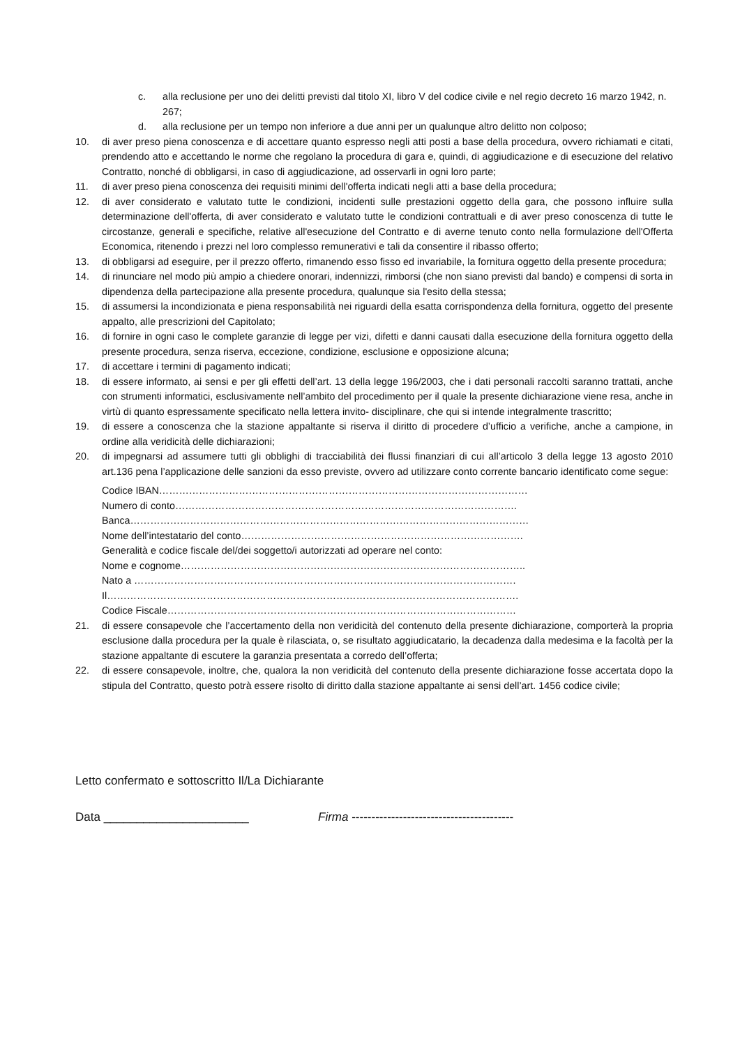c. alla reclusione per uno dei delitti previsti dal titolo XI, libro V del codice civile e nel regio decreto 16 marzo 1942, n. 267;
d. alla reclusione per un tempo non inferiore a due anni per un qualunque altro delitto non colposo;
10. di aver preso piena conoscenza e di accettare quanto espresso negli atti posti a base della procedura, ovvero richiamati e citati, prendendo atto e accettando le norme che regolano la procedura di gara e, quindi, di aggiudicazione e di esecuzione del relativo Contratto, nonché di obbligarsi, in caso di aggiudicazione, ad osservarli in ogni loro parte;
11. di aver preso piena conoscenza dei requisiti minimi dell'offerta indicati negli atti a base della procedura;
12. di aver considerato e valutato tutte le condizioni, incidenti sulle prestazioni oggetto della gara, che possono influire sulla determinazione dell'offerta, di aver considerato e valutato tutte le condizioni contrattuali e di aver preso conoscenza di tutte le circostanze, generali e specifiche, relative all'esecuzione del Contratto e di averne tenuto conto nella formulazione dell'Offerta Economica, ritenendo i prezzi nel loro complesso remunerativi e tali da consentire il ribasso offerto;
13. di obbligarsi ad eseguire, per il prezzo offerto, rimanendo esso fisso ed invariabile, la fornitura oggetto della presente procedura;
14. di rinunciare nel modo più ampio a chiedere onorari, indennizzi, rimborsi (che non siano previsti dal bando) e compensi di sorta in dipendenza della partecipazione alla presente procedura, qualunque sia l'esito della stessa;
15. di assumersi la incondizionata e piena responsabilità nei riguardi della esatta corrispondenza della fornitura, oggetto del presente appalto, alle prescrizioni del Capitolato;
16. di fornire in ogni caso le complete garanzie di legge per vizi, difetti e danni causati dalla esecuzione della fornitura oggetto della presente procedura, senza riserva, eccezione, condizione, esclusione e opposizione alcuna;
17. di accettare i termini di pagamento indicati;
18. di essere informato, ai sensi e per gli effetti dell’art. 13 della legge 196/2003, che i dati personali raccolti saranno trattati, anche con strumenti informatici, esclusivamente nell’ambito del procedimento per il quale la presente dichiarazione viene resa, anche in virtù di quanto espressamente specificato nella lettera invito- disciplinare, che qui si intende integralmente trascritto;
19. di essere a conoscenza che la stazione appaltante si riserva il diritto di procedere d’ufficio a verifiche, anche a campione, in ordine alla veridicità delle dichiarazioni;
20. di impegnarsi ad assumere tutti gli obblighi di tracciabilità dei flussi finanziari di cui all’articolo 3 della legge 13 agosto 2010 art.136 pena l’applicazione delle sanzioni da esso previste, ovvero ad utilizzare conto corrente bancario identificato come segue:
Codice IBAN…………………………………………………………………………………………………
Numero di conto………………………………………………………………………………………….
Banca…………………………………………………………………………………………………………
Nome dell’intestatario del conto………………………………………………………………………….
Generalità e codice fiscale del/dei soggetto/i autorizzati ad operare nel conto:
Nome e cognome…………………………………………………………………………………………..
Nato a …………………………………………………………………………………………………….
Il…………………………………………………………………………………………………………….
Codice Fiscale……………………………………………………………………………………………
21. di essere consapevole che l’accertamento della non veridicità del contenuto della presente dichiarazione, comporterà la propria esclusione dalla procedura per la quale è rilasciata, o, se risultato aggiudicatario, la decadenza dalla medesima e la facoltà per la stazione appaltante di escutere la garanzia presentata a corredo dell’offerta;
22. di essere consapevole, inoltre, che, qualora la non veridicità del contenuto della presente dichiarazione fosse accertata dopo la stipula del Contratto, questo potrà essere risolto di diritto dalla stazione appaltante ai sensi dell’art. 1456 codice civile;
Letto confermato e sottoscritto Il/La Dichiarante
Data ______________________ Firma -----------------------------------------